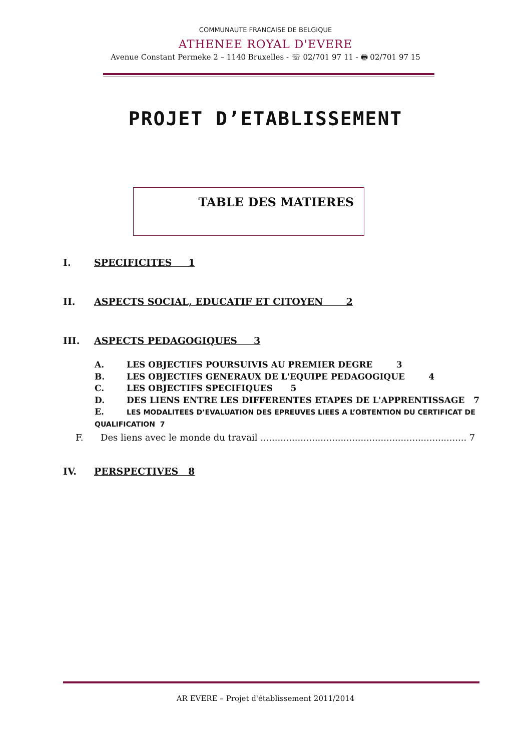COMMUNAUTE FRANCAISE DE BELGIQUE
ATHENEE ROYAL D'EVERE
Avenue Constant Permeke 2 – 1140 Bruxelles - ☏ 02/701 97 11 - 🖶 02/701 97 15
PROJET D’ETABLISSEMENT
TABLE DES MATIERES
I. SPECIFICITES 1
II. ASPECTS SOCIAL, EDUCATIF ET CITOYEN 2
III. ASPECTS PEDAGOGIQUES 3
A. LES OBJECTIFS POURSUIVIS AU PREMIER DEGRE 3
B. LES OBJECTIFS GENERAUX DE L'EQUIPE PEDAGOGIQUE 4
C. LES OBJECTIFS SPECIFIQUES 5
D. DES LIENS ENTRE LES DIFFERENTES ETAPES DE L'APPRENTISSAGE 7
E. LES MODALITEES D’EVALUATION DES EPREUVES LIEES A L’OBTENTION DU CERTIFICAT DE QUALIFICATION 7
F. Des liens avec le monde du travail ........................................................................ 7
IV. PERSPECTIVES 8
AR EVERE – Projet d'établissement 2011/2014